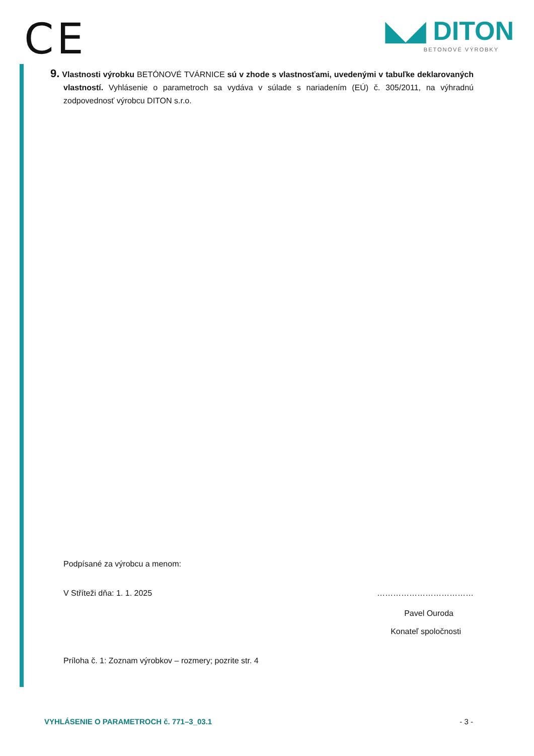CE
◣◢ DITON
BETONOVÉ VÝROBKY
9. Vlastnosti výrobku BETÓNOVÉ TVÁRNICE sú v zhode s vlastnosťami, uvedenými v tabuľke deklarovaných vlastností. Vyhlásenie o parametroch sa vydáva v súlade s nariadením (EÚ) č. 305/2011, na výhradnú zodpovednosť výrobcu DITON s.r.o.
Podpísané za výrobcu a menom:
V Stříteži dňa: 1. 1. 2025 ………………………………
Pavel Ouroda
Konateľ spoločnosti
Príloha č. 1: Zoznam výrobkov – rozmery; pozrite str. 4
VYHLÁSENIE O PARAMETROCH č. 771–3_03.1 - 3 -